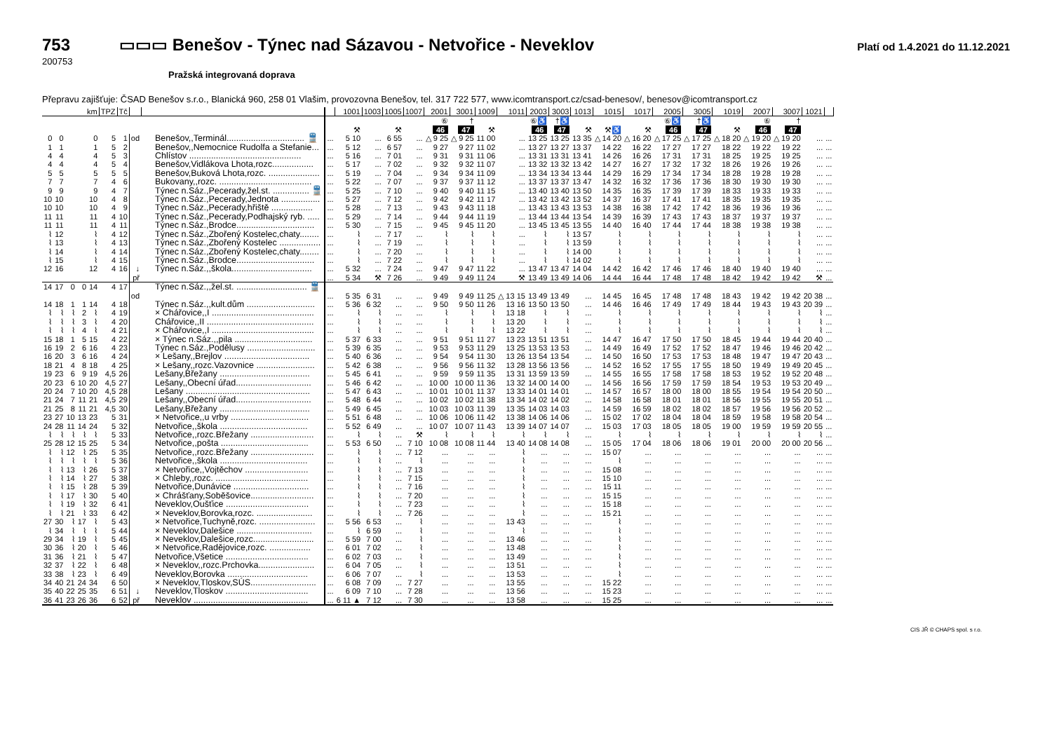753 ▭▭▭ Benešov - Týnec nad Sázavou - Netvořice - Neveklov
Platí od 1.4.2021 do 11.12.2021
200753
Pražská integrovaná doprava
Přepravu zajišťuje: ČSAD Benešov s.r.o., Blanická 960, 258 01 Vlašim, provozovna Benešov, tel. 317 722 577, www.icomtransport.cz/csad-benesov/, benesov@icomtransport.cz
| km | | | | | TPZ | Tč | | | | 1001 | 1003 | 1005 | 1007 | 2001 | 3001 | 1009 | 1011 | 2003 | 3003 | 1013 | 1015 | 1017 | 2005 | 3005 | 1019 | 2007 | 3007 | 1021 | |
| --- | --- | --- | --- | --- | --- | --- | --- | --- | --- | --- | --- | --- | --- | --- | --- | --- | --- | --- | --- | --- | --- | --- | --- | --- | --- | --- | --- | --- | --- |
| | | | | | | | | | | | | | | ⑥ | † | | | ⑥♿ | †♿ | | | | ⑥♿ | †♿ | | ⑥ | † | | |
| | | | | | | | | | | ⚒ | | ⚒ | | 46 | 47 | ⚒ | | 46 | 47 | ⚒ | ⚒♿ | ⚒ | 46 | 47 | ⚒ | 46 | 47 | | |
| 0 | 0 | | | 0 | 5 | 1 | od | Benešov,,Terminál................................ 🚆 | ... | 5 10 | ... | 6 55 | ... | △ 9 25 | △ 9 25 | 11 00 | ... | 13 25 | 13 25 | 13 35 | △ 14 20 | △ 16 20 | △ 17 25 | △ 17 25 | △ 18 20 | △ 19 20 | △ 19 20 | ... | ... |
| 1 | 1 | | | 1 | 5 | 2 | | Benešov,,Nemocnice Rudolfa a Stefanie... | ... | 5 12 | ... | 6 57 | ... | 9 27 | 9 27 | 11 02 | ... | 13 27 | 13 27 | 13 37 | 14 22 | 16 22 | 17 27 | 17 27 | 18 22 | 19 22 | 19 22 | ... | ... |
| 4 | 4 | | | 4 | 5 | 3 | | Chlístov .............................................. | ... | 5 16 | ... | 7 01 | ... | 9 31 | 9 31 | 11 06 | ... | 13 31 | 13 31 | 13 41 | 14 26 | 16 26 | 17 31 | 17 31 | 18 25 | 19 25 | 19 25 | ... | ... |
| 4 | 4 | | | 4 | 5 | 4 | | Benešov,Vidlákova Lhota,rozc................. | ... | 5 17 | ... | 7 02 | ... | 9 32 | 9 32 | 11 07 | ... | 13 32 | 13 32 | 13 42 | 14 27 | 16 27 | 17 32 | 17 32 | 18 26 | 19 26 | 19 26 | ... | ... |
| 5 | 5 | | | 5 | 5 | 5 | | Benešov,Buková Lhota,rozc. ..................... | ... | 5 19 | ... | 7 04 | ... | 9 34 | 9 34 | 11 09 | ... | 13 34 | 13 34 | 13 44 | 14 29 | 16 29 | 17 34 | 17 34 | 18 28 | 19 28 | 19 28 | ... | ... |
| 7 | 7 | | | 7 | 4 | 6 | | Bukovany,,rozc. ...................................... | ... | 5 22 | ... | 7 07 | ... | 9 37 | 9 37 | 11 12 | ... | 13 37 | 13 37 | 13 47 | 14 32 | 16 32 | 17 36 | 17 36 | 18 30 | 19 30 | 19 30 | ... | ... |
| 9 | 9 | | | 9 | 4 | 7 | | Týnec n.Sáz.,Pecerady,žel.st. ............... 🚆 | ... | 5 25 | ... | 7 10 | ... | 9 40 | 9 40 | 11 15 | ... | 13 40 | 13 40 | 13 50 | 14 35 | 16 35 | 17 39 | 17 39 | 18 33 | 19 33 | 19 33 | ... | ... |
| 10 | 10 | | | 10 | 4 | 8 | | Týnec n.Sáz.,Pecerady,Jednota ................ | ... | 5 27 | ... | 7 12 | ... | 9 42 | 9 42 | 11 17 | ... | 13 42 | 13 42 | 13 52 | 14 37 | 16 37 | 17 41 | 17 41 | 18 35 | 19 35 | 19 35 | ... | ... |
| 10 | 10 | | | 10 | 4 | 9 | | Týnec n.Sáz.,Pecerady,hřiště ................. | ... | 5 28 | ... | 7 13 | ... | 9 43 | 9 43 | 11 18 | ... | 13 43 | 13 43 | 13 53 | 14 38 | 16 38 | 17 42 | 17 42 | 18 36 | 19 36 | 19 36 | ... | ... |
| 11 | 11 | | | 11 | 4 | 10 | | Týnec n.Sáz.,Pecerady,Podhajský ryb. ..... | ... | 5 29 | ... | 7 14 | ... | 9 44 | 9 44 | 11 19 | ... | 13 44 | 13 44 | 13 54 | 14 39 | 16 39 | 17 43 | 17 43 | 18 37 | 19 37 | 19 37 | ... | ... |
| 11 | 11 | | | 11 | 4 | 11 | | Týnec n.Sáz.,Brodce................................ | ... | 5 30 | ... | 7 15 | ... | 9 45 | 9 45 | 11 20 | ... | 13 45 | 13 45 | 13 55 | 14 40 | 16 40 | 17 44 | 17 44 | 18 38 | 19 38 | 19 38 | ... | ... |
| ⌇ | 12 | | | ⌇ | 4 | 12 | | Týnec n.Sáz.,Zbořený Kostelec,chaty........ | ... | ⌇ | ... | 7 17 | ... | ⌇ | ⌇ | ⌇ | ... | ⌇ | ⌇ | 13 57 | ⌇ | ⌇ | ⌇ | ⌇ | ⌇ | ⌇ | ⌇ | ... | ... |
| ⌇ | 13 | | | ⌇ | 4 | 13 | | Týnec n.Sáz.,Zbořený Kostelec ................. | ... | ⌇ | ... | 7 19 | ... | ⌇ | ⌇ | ⌇ | ... | ⌇ | ⌇ | 13 59 | ⌇ | ⌇ | ⌇ | ⌇ | ⌇ | ⌇ | ⌇ | ... | ... |
| ⌇ | 14 | | | ⌇ | 4 | 14 | | Týnec n.Sáz.,Zbořený Kostelec,chaty........ | ... | ⌇ | ... | 7 20 | ... | ⌇ | ⌇ | ⌇ | ... | ⌇ | ⌇ | 14 00 | ⌇ | ⌇ | ⌇ | ⌇ | ⌇ | ⌇ | ⌇ | ... | ... |
| ⌇ | 15 | | | ⌇ | 4 | 15 | | Týnec n.Sáz.,Brodce................................ | ... | ⌇ | ... | 7 22 | ... | ⌇ | ⌇ | ⌇ | ... | ⌇ | ⌇ | 14 02 | ⌇ | ⌇ | ⌇ | ⌇ | ⌇ | ⌇ | ⌇ | ... | ... |
| 12 | 16 | | | 12 | 4 | 16 | ↓ | Týnec n.Sáz.,,škola................................. | ... | 5 32 | ... | 7 24 | ... | 9 47 | 9 47 | 11 22 | ... | 13 47 | 13 47 | 14 04 | 14 42 | 16 42 | 17 46 | 17 46 | 18 40 | 19 40 | 19 40 | ... | ... |
| | | | | | | | př | | ... | 5 34 | ⚒ | 7 26 | ... | 9 49 | 9 49 | 11 24 | ⚒ | 13 49 | 13 49 | 14 06 | 14 44 | 16 44 | 17 48 | 17 48 | 18 42 | 19 42 | 19 42 | ⚒ | ... |
| 14 | 17 | 0 | 0 | 14 | 4 | 17 | | Týnec n.Sáz.,,žel.st. ............................. 🚆 | | | | | | | | | | | | | | | | | | | | | |
| | | | | | | | od | | ... | 5 35 | 6 31 | ... | ... | 9 49 | 9 49 | 11 25 | △ 13 15 | 13 49 | 13 49 | ... | 14 45 | 16 45 | 17 48 | 17 48 | 18 43 | 19 42 | 19 42 | 20 38 | ... |
| 14 | 18 | 1 | 1 | 14 | 4 | 18 | | Týnec n.Sáz.,,kult.dům ............................ | ... | 5 36 | 6 32 | ... | ... | 9 50 | 9 50 | 11 26 | 13 16 | 13 50 | 13 50 | ... | 14 46 | 16 46 | 17 49 | 17 49 | 18 44 | 19 43 | 19 43 | 20 39 | ... |
| ⌇ | ⌇ | ⌇ | 2 | ⌇ | 4 | 19 | | × Chářovice,,I .......................................... | ... | ⌇ | ⌇ | ... | ... | ⌇ | ⌇ | ⌇ | 13 18 | ⌇ | ⌇ | ... | ⌇ | ⌇ | ⌇ | ⌇ | ⌇ | ⌇ | ⌇ | ⌇ | ... |
| ⌇ | ⌇ | ⌇ | 3 | ⌇ | 4 | 20 | | Chářovice,,II ............................................ | ... | ⌇ | ⌇ | ... | ... | ⌇ | ⌇ | ⌇ | 13 20 | ⌇ | ⌇ | ... | ⌇ | ⌇ | ⌇ | ⌇ | ⌇ | ⌇ | ⌇ | ⌇ | ... |
| ⌇ | ⌇ | ⌇ | 4 | ⌇ | 4 | 21 | | × Chářovice,,I .......................................... | ... | ⌇ | ⌇ | ... | ... | ⌇ | ⌇ | ⌇ | 13 22 | ⌇ | ⌇ | ... | ⌇ | ⌇ | ⌇ | ⌇ | ⌇ | ⌇ | ⌇ | ⌇ | ... |
| 15 | 18 | 1 | 5 | 15 | 4 | 22 | | × Týnec n.Sáz.,,pila ................................ | ... | 5 37 | 6 33 | ... | ... | 9 51 | 9 51 | 11 27 | 13 23 | 13 51 | 13 51 | ... | 14 47 | 16 47 | 17 50 | 17 50 | 18 45 | 19 44 | 19 44 | 20 40 | ... |
| 16 | 19 | 2 | 6 | 16 | 4 | 23 | | Týnec n.Sáz.,Podělusy ............................ | ... | 5 39 | 6 35 | ... | ... | 9 53 | 9 53 | 11 29 | 13 25 | 13 53 | 13 53 | ... | 14 49 | 16 49 | 17 52 | 17 52 | 18 47 | 19 46 | 19 46 | 20 42 | ... |
| 16 | 20 | 3 | 6 | 16 | 4 | 24 | | × Lešany,,Brejlov ................................... | ... | 5 40 | 6 36 | ... | ... | 9 54 | 9 54 | 11 30 | 13 26 | 13 54 | 13 54 | ... | 14 50 | 16 50 | 17 53 | 17 53 | 18 48 | 19 47 | 19 47 | 20 43 | ... |
| 18 | 21 | 4 | 8 | 18 | 4 | 25 | | × Lešany,,rozc.Vazovnice ........................ | ... | 5 42 | 6 38 | ... | ... | 9 56 | 9 56 | 11 32 | 13 28 | 13 56 | 13 56 | ... | 14 52 | 16 52 | 17 55 | 17 55 | 18 50 | 19 49 | 19 49 | 20 45 | ... |
| 19 | 23 | 6 | 9 | 19 | 4,5 | 26 | | Lešany,Břežany ..................................... | ... | 5 45 | 6 41 | ... | ... | 9 59 | 9 59 | 11 35 | 13 31 | 13 59 | 13 59 | ... | 14 55 | 16 55 | 17 58 | 17 58 | 18 53 | 19 52 | 19 52 | 20 48 | ... |
| 20 | 23 | 6 | 10 | 20 | 4,5 | 27 | | Lešany,,Obecní úřad............................... | ... | 5 46 | 6 42 | ... | ... | 10 00 | 10 00 | 11 36 | 13 32 | 14 00 | 14 00 | ... | 14 56 | 16 56 | 17 59 | 17 59 | 18 54 | 19 53 | 19 53 | 20 49 | ... |
| 20 | 24 | 7 | 10 | 20 | 4,5 | 28 | | Lešany ................................................... | ... | 5 47 | 6 43 | ... | ... | 10 01 | 10 01 | 11 37 | 13 33 | 14 01 | 14 01 | ... | 14 57 | 16 57 | 18 00 | 18 00 | 18 55 | 19 54 | 19 54 | 20 50 | ... |
| 21 | 24 | 7 | 11 | 21 | 4,5 | 29 | | Lešany,,Obecní úřad............................... | ... | 5 48 | 6 44 | ... | ... | 10 02 | 10 02 | 11 38 | 13 34 | 14 02 | 14 02 | ... | 14 58 | 16 58 | 18 01 | 18 01 | 18 56 | 19 55 | 19 55 | 20 51 | ... |
| 21 | 25 | 8 | 11 | 21 | 4,5 | 30 | | Lešany,Břežany ..................................... | ... | 5 49 | 6 45 | ... | ... | 10 03 | 10 03 | 11 39 | 13 35 | 14 03 | 14 03 | ... | 14 59 | 16 59 | 18 02 | 18 02 | 18 57 | 19 56 | 19 56 | 20 52 | ... |
| 23 | 27 | 10 | 13 | 23 | 5 | 31 | | × Netvořice,,u vrby ................................ | ... | 5 51 | 6 48 | ... | ... | 10 06 | 10 06 | 11 42 | 13 38 | 14 06 | 14 06 | ... | 15 02 | 17 02 | 18 04 | 18 04 | 18 59 | 19 58 | 19 58 | 20 54 | ... |
| 24 | 28 | 11 | 14 | 24 | 5 | 32 | | Netvořice,,škola .................................... | ... | 5 52 | 6 49 | ... | ... | 10 07 | 10 07 | 11 43 | 13 39 | 14 07 | 14 07 | ... | 15 03 | 17 03 | 18 05 | 18 05 | 19 00 | 19 59 | 19 59 | 20 55 | ... |
| ⌇ | ⌇ | ⌇ | ⌇ | ⌇ | 5 | 33 | | Netvořice,,rozc.Břežany .......................... | ... | ⌇ | ⌇ | ... | ⚒ | ⌇ | ⌇ | ⌇ | ⌇ | ⌇ | ⌇ | ... | ⌇ | ⌇ | ⌇ | ⌇ | ⌇ | ⌇ | ⌇ | ⌇ | ... |
| 25 | 28 | 12 | 15 | 25 | 5 | 34 | | Netvořice,,pošta .................................... | ... | 5 53 | 6 50 | ... | 7 10 | 10 08 | 10 08 | 11 44 | 13 40 | 14 08 | 14 08 | ... | 15 05 | 17 04 | 18 06 | 18 06 | 19 01 | 20 00 | 20 00 | 20 56 | ... |
| ⌇ | ⌇ | 12 | ⌇ | 25 | 5 | 35 | | Netvořice,,rozc.Břežany .......................... | ... | ⌇ | ⌇ | ... | 7 12 | ... | ... | ... | ⌇ | ... | ... | ... | 15 07 | ... | ... | ... | ... | ... | ... | ... | ... |
| ⌇ | ⌇ | ⌇ | ⌇ | ⌇ | 5 | 36 | | Netvořice,,škola .................................... | ... | ⌇ | ⌇ | ... | ⌇ | ... | ... | ... | ⌇ | ... | ... | ... | ⌇ | ... | ... | ... | ... | ... | ... | ... | ... |
| ⌇ | ⌇ | 13 | ⌇ | 26 | 5 | 37 | | × Netvořice,,Vojtěchov .......................... | ... | ⌇ | ⌇ | ... | 7 13 | ... | ... | ... | ⌇ | ... | ... | ... | 15 08 | ... | ... | ... | ... | ... | ... | ... | ... |
| ⌇ | ⌇ | 14 | ⌇ | 27 | 5 | 38 | | × Chleby,,rozc. ...................................... | ... | ⌇ | ⌇ | ... | 7 15 | ... | ... | ... | ⌇ | ... | ... | ... | 15 10 | ... | ... | ... | ... | ... | ... | ... | ... |
| ⌇ | ⌇ | 15 | ⌇ | 28 | 5 | 39 | | Netvořice,Dunávice ............................... | ... | ⌇ | ⌇ | ... | 7 16 | ... | ... | ... | ⌇ | ... | ... | ... | 15 11 | ... | ... | ... | ... | ... | ... | ... | ... |
| ⌇ | ⌇ | 17 | ⌇ | 30 | 5 | 40 | | × Chrášťany,Soběšovice.......................... | ... | ⌇ | ⌇ | ... | 7 20 | ... | ... | ... | ⌇ | ... | ... | ... | 15 15 | ... | ... | ... | ... | ... | ... | ... | ... |
| ⌇ | ⌇ | 19 | ⌇ | 32 | 6 | 41 | | Neveklov,Oušťice .................................. | ... | ⌇ | ⌇ | ... | 7 23 | ... | ... | ... | ⌇ | ... | ... | ... | 15 18 | ... | ... | ... | ... | ... | ... | ... | ... |
| ⌇ | ⌇ | 21 | ⌇ | 33 | 6 | 42 | | × Neveklov,Borovka,rozc. ....................... | ... | ⌇ | ⌇ | ... | 7 26 | ... | ... | ... | ⌇ | ... | ... | ... | 15 21 | ... | ... | ... | ... | ... | ... | ... | ... |
| 27 | 30 | ⌇ | 17 | ⌇ | 5 | 43 | | × Netvořice,Tuchyně,rozc. ....................... | ... | 5 56 | 6 53 | ... | ⌇ | ... | ... | ... | 13 43 | ... | ... | ... | ⌇ | ... | ... | ... | ... | ... | ... | ... | ... |
| ⌇ | 34 | ⌇ | ⌇ | ⌇ | 5 | 44 | | × Neveklov,Dalešice ............................... | ... | ⌇ | 6 59 | ... | ⌇ | ... | ... | ... | ⌇ | ... | ... | ... | ⌇ | ... | ... | ... | ... | ... | ... | ... | ... |
| 29 | 34 | ⌇ | 19 | ⌇ | 5 | 45 | | × Neveklov,Dalešice,rozc......................... | ... | 5 59 | 7 00 | ... | ⌇ | ... | ... | ... | 13 46 | ... | ... | ... | ⌇ | ... | ... | ... | ... | ... | ... | ... | ... |
| 30 | 36 | ⌇ | 20 | ⌇ | 5 | 46 | | × Netvořice,Radějovice,rozc. ................. | ... | 6 01 | 7 02 | ... | ⌇ | ... | ... | ... | 13 48 | ... | ... | ... | ⌇ | ... | ... | ... | ... | ... | ... | ... | ... |
| 31 | 36 | ⌇ | 21 | ⌇ | 5 | 47 | | Netvořice,Všetice .................................. | ... | 6 02 | 7 03 | ... | ⌇ | ... | ... | ... | 13 49 | ... | ... | ... | ⌇ | ... | ... | ... | ... | ... | ... | ... | ... |
| 32 | 37 | ⌇ | 22 | ⌇ | 6 | 48 | | × Neveklov,,rozc.Prchovka....................... | ... | 6 04 | 7 05 | ... | ⌇ | ... | ... | ... | 13 51 | ... | ... | ... | ⌇ | ... | ... | ... | ... | ... | ... | ... | ... |
| 33 | 38 | ⌇ | 23 | ⌇ | 6 | 49 | | Neveklov,Borovka ................................. | ... | 6 06 | 7 07 | ... | ⌇ | ... | ... | ... | 13 53 | ... | ... | ... | ⌇ | ... | ... | ... | ... | ... | ... | ... | ... |
| 34 | 40 | 21 | 24 | 34 | 6 | 50 | | × Neveklov,Tloskov,SÚS........................... | ... | 6 08 | 7 09 | ... | 7 27 | ... | ... | ... | 13 55 | ... | ... | ... | 15 22 | ... | ... | ... | ... | ... | ... | ... | ... |
| 35 | 40 | 22 | 25 | 35 | 6 | 51 | ↓ | Neveklov,Tloskov .................................. | ... | 6 09 | 7 10 | ... | 7 28 | ... | ... | ... | 13 56 | ... | ... | ... | 15 23 | ... | ... | ... | ... | ... | ... | ... | ... |
| 36 | 41 | 23 | 26 | 36 | 6 | 52 | př | Neveklov ............................................... | ... | 6 11 ▲ | 7 12 | ... | 7 30 | ... | ... | ... | 13 58 | ... | ... | ... | 15 25 | ... | ... | ... | ... | ... | ... | ... | ... |
CIS JŘ © CHAPS spol. s r.o.